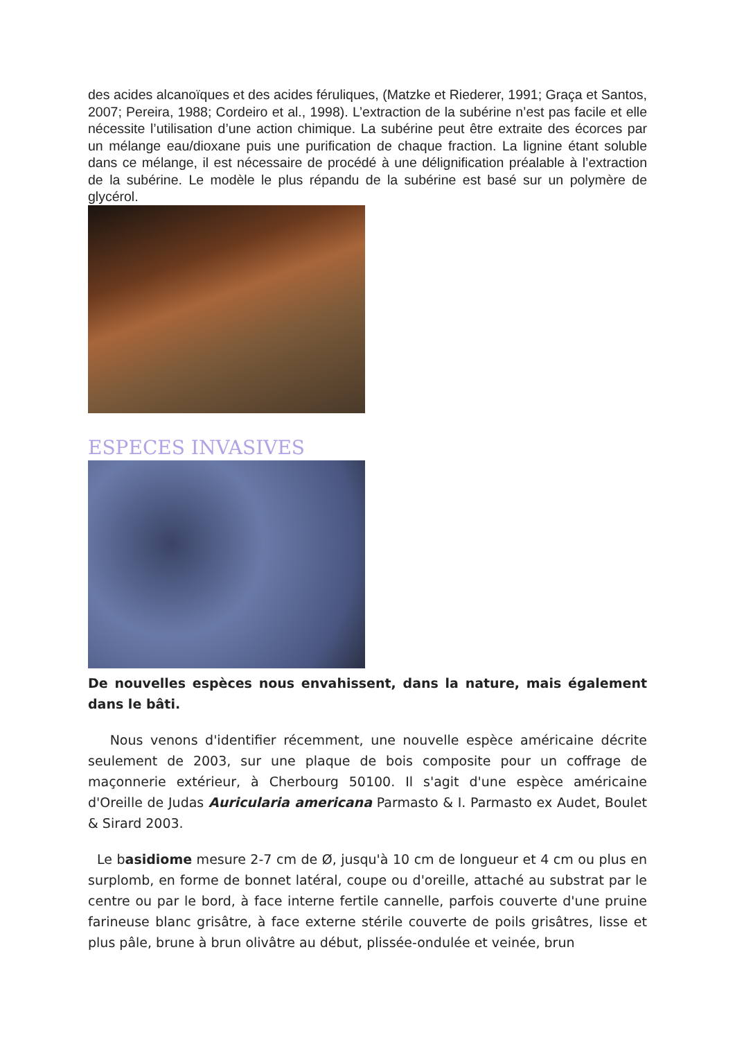des acides alcanoïques et des acides féruliques, (Matzke et Riederer, 1991; Graça et Santos, 2007; Pereira, 1988; Cordeiro et al., 1998). L’extraction de la subérine n’est pas facile et elle nécessite l’utilisation d’une action chimique. La subérine peut être extraite des écorces par un mélange eau/dioxane puis une purification de chaque fraction. La lignine étant soluble dans ce mélange, il est nécessaire de procédé à une délignification préalable à l’extraction de la subérine. Le modèle le plus répandu de la subérine est basé sur un polymère de glycérol.
ESPECES INVASIVES
De nouvelles espèces nous envahissent, dans la nature, mais également dans le bâti.
Nous venons d'identifier récemment, une nouvelle espèce américaine décrite seulement de 2003, sur une plaque de bois composite pour un coffrage de maçonnerie extérieur, à Cherbourg 50100. Il s'agit d'une espèce américaine d'Oreille de Judas Auricularia americana Parmasto & I. Parmasto ex Audet, Boulet & Sirard 2003.
Le basidiome mesure 2-7 cm de Ø, jusqu'à 10 cm de longueur et 4 cm ou plus en surplomb, en forme de bonnet latéral, coupe ou d'oreille, attaché au substrat par le centre ou par le bord, à face interne fertile cannelle, parfois couverte d'une pruine farineuse blanc grisâtre, à face externe stérile couverte de poils grisâtres, lisse et plus pâle, brune à brun olivâtre au début, plissée-ondulée et veinée, brun